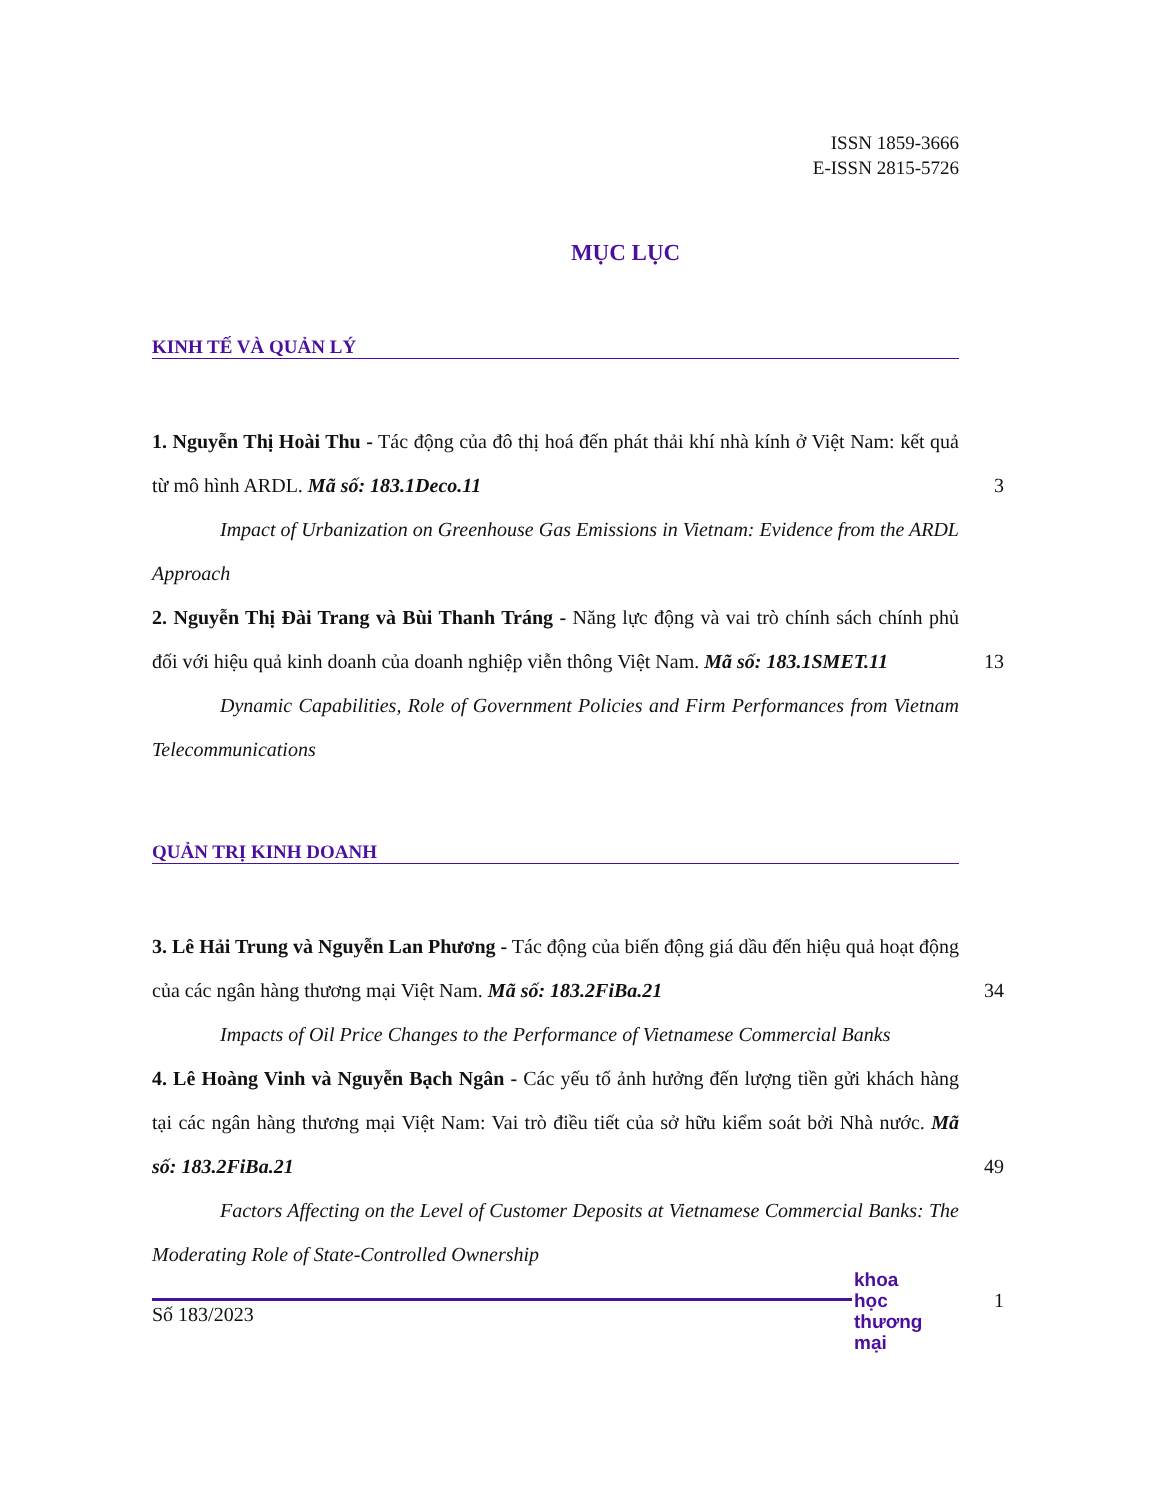ISSN 1859-3666
E-ISSN 2815-5726
MỤC LỤC
KINH TẾ VÀ QUẢN LÝ
1. Nguyễn Thị Hoài Thu - Tác động của đô thị hoá đến phát thải khí nhà kính ở Việt Nam: kết quả từ mô hình ARDL. Mã số: 183.1Deco.11
3
Impact of Urbanization on Greenhouse Gas Emissions in Vietnam: Evidence from the ARDL Approach
2. Nguyễn Thị Đài Trang và Bùi Thanh Tráng - Năng lực động và vai trò chính sách chính phủ đối với hiệu quả kinh doanh của doanh nghiệp viễn thông Việt Nam. Mã số: 183.1SMET.11
13
Dynamic Capabilities, Role of Government Policies and Firm Performances from Vietnam Telecommunications
QUẢN TRỊ KINH DOANH
3. Lê Hải Trung và Nguyễn Lan Phương - Tác động của biến động giá dầu đến hiệu quả hoạt động của các ngân hàng thương mại Việt Nam. Mã số: 183.2FiBa.21
34
Impacts of Oil Price Changes to the Performance of Vietnamese Commercial Banks
4. Lê Hoàng Vinh và Nguyễn Bạch Ngân - Các yếu tố ảnh hưởng đến lượng tiền gửi khách hàng tại các ngân hàng thương mại Việt Nam: Vai trò điều tiết của sở hữu kiểm soát bởi Nhà nước. Mã số: 183.2FiBa.21
49
Factors Affecting on the Level of Customer Deposits at Vietnamese Commercial Banks: The Moderating Role of State-Controlled Ownership
Số 183/2023
khoa học
thương mại
1